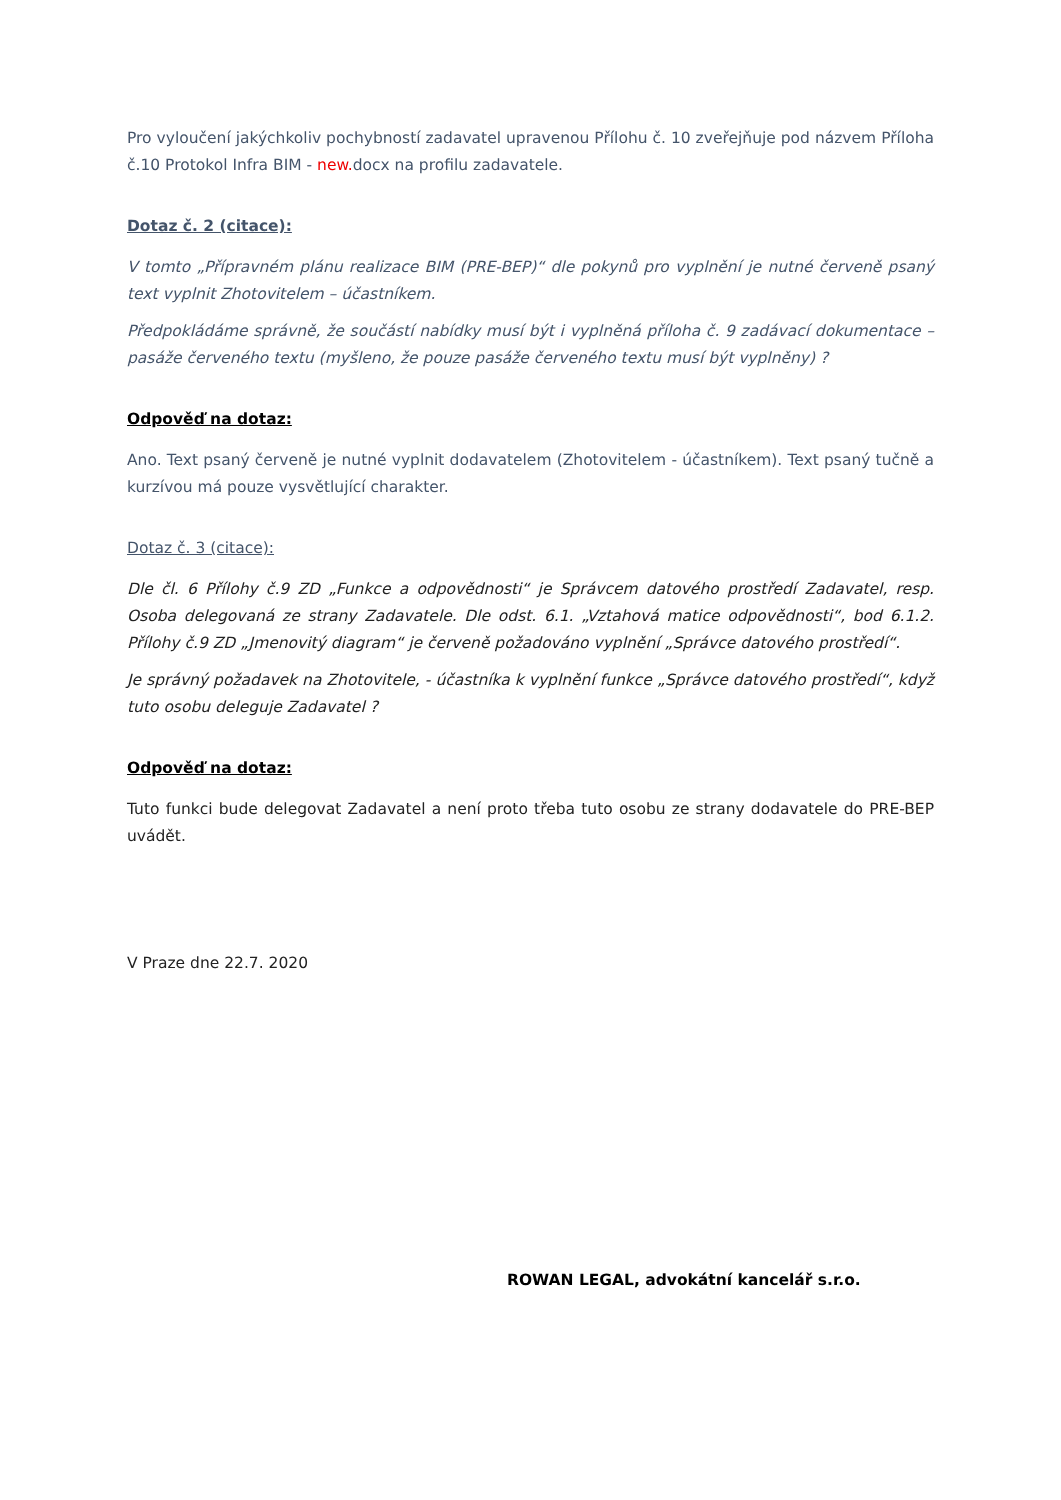Pro vyloučení jakýchkoliv pochybností zadavatel upravenou Přílohu č. 10 zveřejňuje pod názvem Příloha č.10 Protokol Infra BIM - new. docx na profilu zadavatele.
Dotaz č. 2 (citace):
V tomto „Přípravném plánu realizace BIM (PRE-BEP)“ dle pokynů pro vyplnění je nutné červeně psaný text vyplnit Zhotovitelem – účastníkem.
Předpokládáme správně, že součástí nabídky musí být i vyplněná příloha č. 9 zadávací dokumentace – pasáže červeného textu (myšleno, že pouze pasáže červeného textu musí být vyplněny) ?
Odpověď na dotaz:
Ano. Text psaný červeně je nutné vyplnit dodavatelem (Zhotovitelem - účastníkem). Text psaný tučně a kurzívou má pouze vysvětlující charakter.
Dotaz č. 3 (citace):
Dle čl. 6 Přílohy č.9 ZD „Funkce a odpovědnosti“ je Správcem datového prostředí Zadavatel, resp. Osoba delegovaná ze strany Zadavatele. Dle odst. 6.1. „Vztahová matice odpovědnosti“, bod 6.1.2. Přílohy č.9 ZD „Jmenovitý diagram“ je červeně požadováno vyplnění „Správce datového prostředí“.
Je správný požadavek na Zhotovitele, - účastníka k vyplnění funkce „Správce datového prostředí“, když tuto osobu deleguje Zadavatel ?
Odpověď na dotaz:
Tuto funkci bude delegovat Zadavatel a není proto třeba tuto osobu ze strany dodavatele do PRE-BEP uvádět.
V Praze dne 22.7. 2020
ROWAN LEGAL, advokátní kancelář s.r.o.